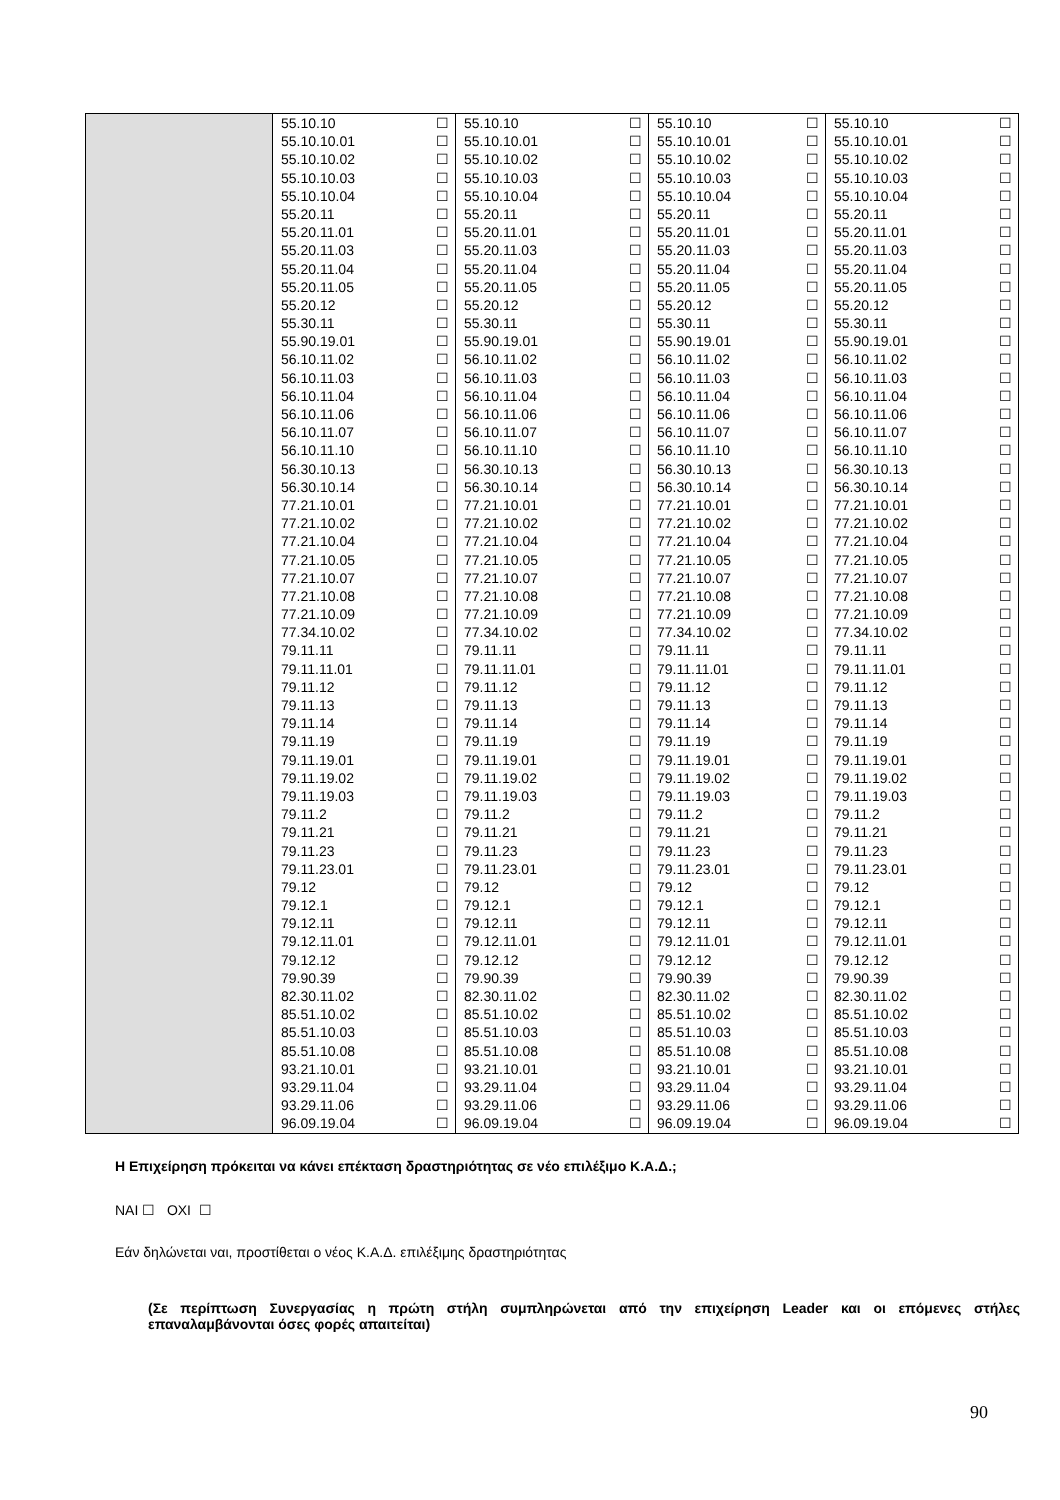| | 55.10.10 ☐ 55.10.10.01 ☐ 55.10.10.02 ☐ 55.10.10.03 ☐ 55.10.10.04 ☐ 55.20.11 ☐ 55.20.11.01 ☐ 55.20.11.03 ☐ 55.20.11.04 ☐ 55.20.11.05 ☐ 55.20.12 ☐ 55.30.11 ☐ 55.90.19.01 ☐ 56.10.11.02 ☐ 56.10.11.03 ☐ 56.10.11.04 ☐ 56.10.11.06 ☐ 56.10.11.07 ☐ 56.10.11.10 ☐ 56.30.10.13 ☐ 56.30.10.14 ☐ 77.21.10.01 ☐ 77.21.10.02 ☐ 77.21.10.04 ☐ 77.21.10.05 ☐ 77.21.10.07 ☐ 77.21.10.08 ☐ 77.21.10.09 ☐ 77.34.10.02 ☐ 79.11.11 ☐ 79.11.11.01 ☐ 79.11.12 ☐ 79.11.13 ☐ 79.11.14 ☐ 79.11.19 ☐ 79.11.19.01 ☐ 79.11.19.02 ☐ 79.11.19.03 ☐ 79.11.2 ☐ 79.11.21 ☐ 79.11.23 ☐ 79.11.23.01 ☐ 79.12 ☐ 79.12.1 ☐ 79.12.11 ☐ 79.12.11.01 ☐ 79.12.12 ☐ 79.90.39 ☐ 82.30.11.02 ☐ 85.51.10.02 ☐ 85.51.10.03 ☐ 85.51.10.08 ☐ 93.21.10.01 ☐ 93.29.11.04 ☐ 93.29.11.06 ☐ 96.09.19.04 ☐ | 55.10.10 ☐ 55.10.10.01 ☐ 55.10.10.02 ☐ 55.10.10.03 ☐ 55.10.10.04 ☐ 55.20.11 ☐ 55.20.11.01 ☐ 55.20.11.03 ☐ 55.20.11.04 ☐ 55.20.11.05 ☐ 55.20.12 ☐ 55.30.11 ☐ 55.90.19.01 ☐ 56.10.11.02 ☐ 56.10.11.03 ☐ 56.10.11.04 ☐ 56.10.11.06 ☐ 56.10.11.07 ☐ 56.10.11.10 ☐ 56.30.10.13 ☐ 56.30.10.14 ☐ 77.21.10.01 ☐ 77.21.10.02 ☐ 77.21.10.04 ☐ 77.21.10.05 ☐ 77.21.10.07 ☐ 77.21.10.08 ☐ 77.21.10.09 ☐ 77.34.10.02 ☐ 79.11.11 ☐ 79.11.11.01 ☐ 79.11.12 ☐ 79.11.13 ☐ 79.11.14 ☐ 79.11.19 ☐ 79.11.19.01 ☐ 79.11.19.02 ☐ 79.11.19.03 ☐ 79.11.2 ☐ 79.11.21 ☐ 79.11.23 ☐ 79.11.23.01 ☐ 79.12 ☐ 79.12.1 ☐ 79.12.11 ☐ 79.12.11.01 ☐ 79.12.12 ☐ 79.90.39 ☐ 82.30.11.02 ☐ 85.51.10.02 ☐ 85.51.10.03 ☐ 85.51.10.08 ☐ 93.21.10.01 ☐ 93.29.11.04 ☐ 93.29.11.06 ☐ 96.09.19.04 ☐ | 55.10.10 ☐ 55.10.10.01 ☐ 55.10.10.02 ☐ 55.10.10.03 ☐ 55.10.10.04 ☐ 55.20.11 ☐ 55.20.11.01 ☐ 55.20.11.03 ☐ 55.20.11.04 ☐ 55.20.11.05 ☐ 55.20.12 ☐ 55.30.11 ☐ 55.90.19.01 ☐ 56.10.11.02 ☐ 56.10.11.03 ☐ 56.10.11.04 ☐ 56.10.11.06 ☐ 56.10.11.07 ☐ 56.10.11.10 ☐ 56.30.10.13 ☐ 56.30.10.14 ☐ 77.21.10.01 ☐ 77.21.10.02 ☐ 77.21.10.04 ☐ 77.21.10.05 ☐ 77.21.10.07 ☐ 77.21.10.08 ☐ 77.21.10.09 ☐ 77.34.10.02 ☐ 79.11.11 ☐ 79.11.11.01 ☐ 79.11.12 ☐ 79.11.13 ☐ 79.11.14 ☐ 79.11.19 ☐ 79.11.19.01 ☐ 79.11.19.02 ☐ 79.11.19.03 ☐ 79.11.2 ☐ 79.11.21 ☐ 79.11.23 ☐ 79.11.23.01 ☐ 79.12 ☐ 79.12.1 ☐ 79.12.11 ☐ 79.12.11.01 ☐ 79.12.12 ☐ 79.90.39 ☐ 82.30.11.02 ☐ 85.51.10.02 ☐ 85.51.10.03 ☐ 85.51.10.08 ☐ 93.21.10.01 ☐ 93.29.11.04 ☐ 93.29.11.06 ☐ 96.09.19.04 ☐ | 55.10.10 ☐ 55.10.10.01 ☐ 55.10.10.02 ☐ 55.10.10.03 ☐ 55.10.10.04 ☐ 55.20.11 ☐ 55.20.11.01 ☐ 55.20.11.03 ☐ 55.20.11.04 ☐ 55.20.11.05 ☐ 55.20.12 ☐ 55.30.11 ☐ 55.90.19.01 ☐ 56.10.11.02 ☐ 56.10.11.03 ☐ 56.10.11.04 ☐ 56.10.11.06 ☐ 56.10.11.07 ☐ 56.10.11.10 ☐ 56.30.10.13 ☐ 56.30.10.14 ☐ 77.21.10.01 ☐ 77.21.10.02 ☐ 77.21.10.04 ☐ 77.21.10.05 ☐ 77.21.10.07 ☐ 77.21.10.08 ☐ 77.21.10.09 ☐ 77.34.10.02 ☐ 79.11.11 ☐ 79.11.11.01 ☐ 79.11.12 ☐ 79.11.13 ☐ 79.11.14 ☐ 79.11.19 ☐ 79.11.19.01 ☐ 79.11.19.02 ☐ 79.11.19.03 ☐ 79.11.2 ☐ 79.11.21 ☐ 79.11.23 ☐ 79.11.23.01 ☐ 79.12 ☐ 79.12.1 ☐ 79.12.11 ☐ 79.12.11.01 ☐ 79.12.12 ☐ 79.90.39 ☐ 82.30.11.02 ☐ 85.51.10.02 ☐ 85.51.10.03 ☐ 85.51.10.08 ☐ 93.21.10.01 ☐ 93.29.11.04 ☐ 93.29.11.06 ☐ 96.09.19.04 ☐ |
Η Επιχείρηση πρόκειται να κάνει επέκταση δραστηριότητας σε νέο επιλέξιμο Κ.Α.Δ.;
ΝΑΙ ☐ ΟΧΙ ☐
Εάν δηλώνεται ναι, προστίθεται ο νέος Κ.Α.Δ. επιλέξιμης δραστηριότητας
(Σε περίπτωση Συνεργασίας η πρώτη στήλη συμπληρώνεται από την επιχείρηση Leader και οι επόμενες στήλες επαναλαμβάνονται όσες φορές απαιτείται)
90